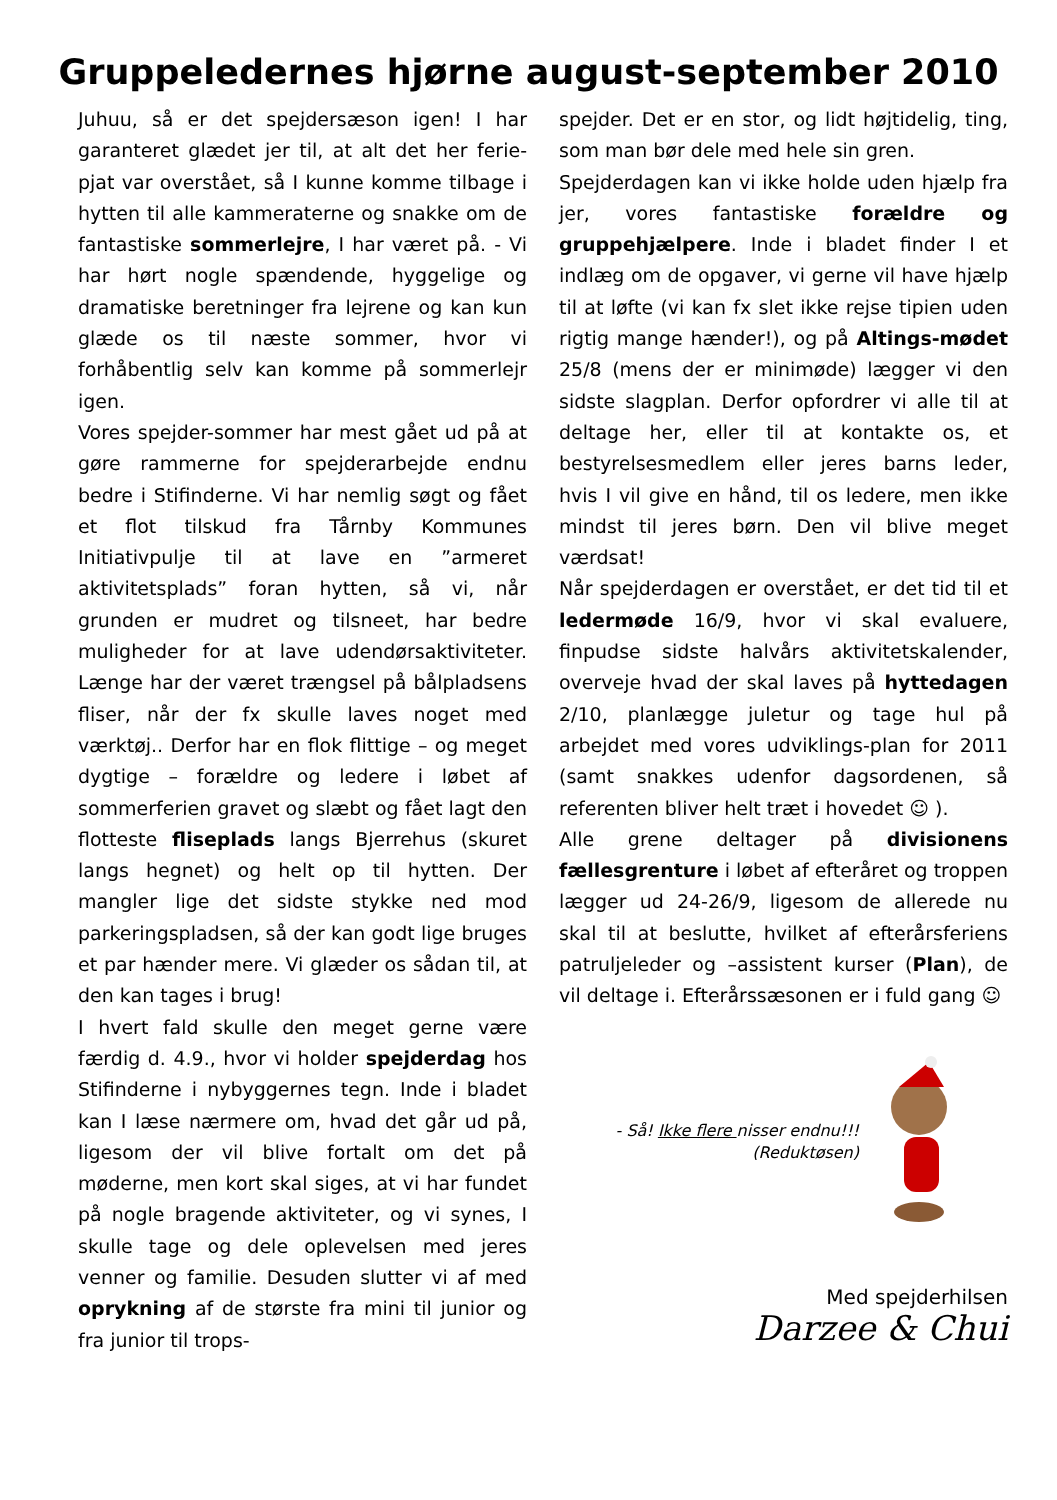Gruppeledernes hjørne august-september 2010
Juhuu, så er det spejdersæson igen! I har garanteret glædet jer til, at alt det her ferie-pjat var overstået, så I kunne komme tilbage i hytten til alle kammeraterne og snakke om de fantastiske sommerlejre, I har været på. - Vi har hørt nogle spændende, hyggelige og dramatiske beretninger fra lejrene og kan kun glæde os til næste sommer, hvor vi forhåbentlig selv kan komme på sommerlejr igen.
Vores spejder-sommer har mest gået ud på at gøre rammerne for spejderarbejde endnu bedre i Stifinderne. Vi har nemlig søgt og fået et flot tilskud fra Tårnby Kommunes Initiativpulje til at lave en ”armeret aktivitetsplads” foran hytten, så vi, når grunden er mudret og tilsneet, har bedre muligheder for at lave udendørsaktiviteter. Længe har der været trængsel på bålpladsens fliser, når der fx skulle laves noget med værktøj.. Derfor har en flok flittige – og meget dygtige – forældre og ledere i løbet af sommerferien gravet og slæbt og fået lagt den flotteste fliseplads langs Bjerrehus (skuret langs hegnet) og helt op til hytten. Der mangler lige det sidste stykke ned mod parkeringspladsen, så der kan godt lige bruges et par hænder mere. Vi glæder os sådan til, at den kan tages i brug!
I hvert fald skulle den meget gerne være færdig d. 4.9., hvor vi holder spejderdag hos Stifinderne i nybyggernes tegn. Inde i bladet kan I læse nærmere om, hvad det går ud på, ligesom der vil blive fortalt om det på møderne, men kort skal siges, at vi har fundet på nogle bragende aktiviteter, og vi synes, I skulle tage og dele oplevelsen med jeres venner og familie. Desuden slutter vi af med oprykning af de største fra mini til junior og fra junior til trops-
spejder. Det er en stor, og lidt højtidelig, ting, som man bør dele med hele sin gren.
Spejderdagen kan vi ikke holde uden hjælp fra jer, vores fantastiske forældre og gruppehjælpere. Inde i bladet finder I et indlæg om de opgaver, vi gerne vil have hjælp til at løfte (vi kan fx slet ikke rejse tipien uden rigtig mange hænder!), og på Altings-mødet 25/8 (mens der er minimøde) lægger vi den sidste slagplan. Derfor opfordrer vi alle til at deltage her, eller til at kontakte os, et bestyrelsesmedlem eller jeres barns leder, hvis I vil give en hånd, til os ledere, men ikke mindst til jeres børn. Den vil blive meget værdsat!
Når spejderdagen er overstået, er det tid til et ledermøde 16/9, hvor vi skal evaluere, finpudse sidste halvårs aktivitetskalender, overveje hvad der skal laves på hyttedagen 2/10, planlægge juletur og tage hul på arbejdet med vores udviklings-plan for 2011 (samt snakkes udenfor dagsordenen, så referenten bliver helt træt i hovedet ☺ ).
Alle grene deltager på divisionens fællesgrenture i løbet af efteråret og troppen lægger ud 24-26/9, ligesom de allerede nu skal til at beslutte, hvilket af efterårsferiens patruljeleder og –assistent kurser (Plan), de vil deltage i. Efterårssæsonen er i fuld gang ☺
- Så! Ikke flere nisser endnu!!!
(Reduktøsen)
Med spejderhilsen
Darzee & Chui